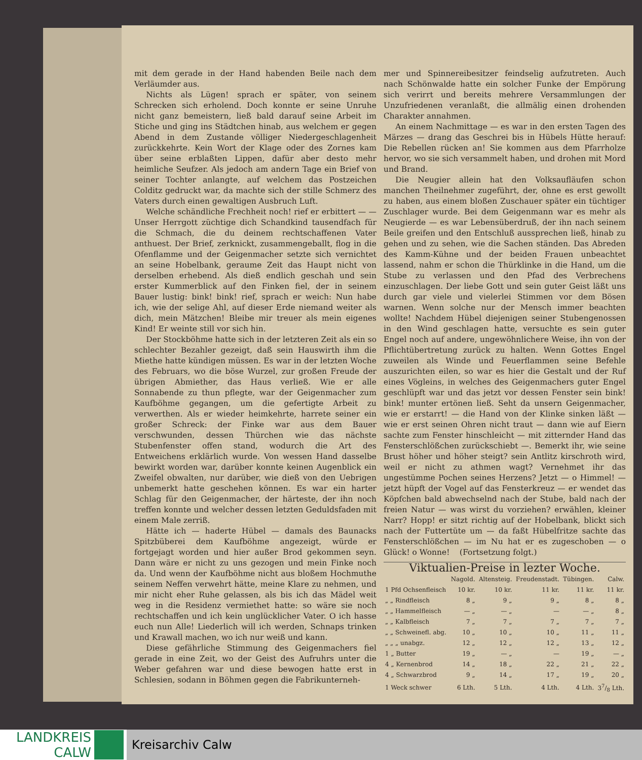mit dem gerade in der Hand habenden Beile nach dem Verläumder aus.
Nichts als Lügen! sprach er später, von seinem Schrecken sich erholend. Doch konnte er seine Unruhe nicht ganz bemeistern, ließ bald darauf seine Arbeit im Stiche und ging ins Städtchen hinab, aus welchem er gegen Abend in dem Zustande völliger Niedergeschlagenheit zurückkehrte. Kein Wort der Klage oder des Zornes kam über seine erblaßten Lippen, dafür aber desto mehr heimliche Seufzer. Als jedoch am andern Tage ein Brief von seiner Tochter anlangte, auf welchem das Postzeichen Colditz gedruckt war, da machte sich der stille Schmerz des Vaters durch einen gewaltigen Ausbruch Luft.
Welche schändliche Frechheit noch! rief er erbittert — — Unser Herrgott züchtige dich Schandkind tausendfach für die Schmach, die du deinem rechtschaffenen Vater anthuest. Der Brief, zerknickt, zusammengeballt, flog in die Ofenflamme und der Geigenmacher setzte sich vernichtet an seine Hobelbank, geraume Zeit das Haupt nicht von derselben erhebend. Als dieß endlich geschah und sein erster Kummerblick auf den Finken fiel, der in seinem Bauer lustig: bink! bink! rief, sprach er weich: Nun habe ich, wie der selige Ahl, auf dieser Erde niemand weiter als dich, mein Mätzchen! Bleibe mir treuer als mein eigenes Kind! Er weinte still vor sich hin.
Der Stockböhme hatte sich in der letzteren Zeit als ein so schlechter Bezahler gezeigt, daß sein Hauswirth ihm die Miethe hatte kündigen müssen. Es war in der letzten Woche des Februars, wo die böse Wurzel, zur großen Freude der übrigen Abmiether, das Haus verließ. Wie er alle Sonnabende zu thun pflegte, war der Geigenmacher zum Kaufböhme gegangen, um die gefertigte Arbeit zu verwerthen. Als er wieder heimkehrte, harrete seiner ein großer Schreck: der Finke war aus dem Bauer verschwunden, dessen Thürchen wie das nächste Stubenfenster offen stand, wodurch die Art des Entweichens erklärlich wurde. Von wessen Hand dasselbe bewirkt worden war, darüber konnte keinen Augenblick ein Zweifel obwalten, nur darüber, wie dieß von den Uebrigen unbemerkt hatte geschehen können. Es war ein harter Schlag für den Geigenmacher, der härteste, der ihn noch treffen konnte und welcher dessen letzten Geduldsfaden mit einem Male zerriß.
Hätte ich — haderte Hübel — damals des Baunacks Spitzbüberei dem Kaufböhme angezeigt, würde er fortgejagt worden und hier außer Brod gekommen seyn. Dann wäre er nicht zu uns gezogen und mein Finke noch da. Und wenn der Kaufböhme nicht aus bloßem Hochmuthe seinem Neffen verwehrt hätte, meine Klare zu nehmen, und mir nicht eher Ruhe gelassen, als bis ich das Mädel weit weg in die Residenz vermiethet hatte: so wäre sie noch rechtschaffen und ich kein unglücklicher Vater. O ich hasse euch nun Alle! Liederlich will ich werden, Schnaps trinken und Krawall machen, wo ich nur weiß und kann.
Diese gefährliche Stimmung des Geigenmachers fiel gerade in eine Zeit, wo der Geist des Aufruhrs unter die Weber gefahren war und diese bewogen hatte erst in Schlesien, sodann in Böhmen gegen die Fabrikunterneh-
mer und Spinnereibesitzer feindselig aufzutreten. Auch nach Schönwalde hatte ein solcher Funke der Empörung sich verirrt und bereits mehrere Versammlungen der Unzufriedenen veranlaßt, die allmälig einen drohenden Charakter annahmen.
An einem Nachmittage — es war in den ersten Tagen des Märzes — drang das Geschrei bis in Hübels Hütte herauf: Die Rebellen rücken an! Sie kommen aus dem Pfarrholze hervor, wo sie sich versammelt haben, und drohen mit Mord und Brand.
Die Neugier allein hat den Volksaufläufen schon manchen Theilnehmer zugeführt, der, ohne es erst gewollt zu haben, aus einem bloßen Zuschauer später ein tüchtiger Zuschlager wurde. Bei dem Geigenmann war es mehr als Neugierde — es war Lebensüberdruß, der ihn nach seinem Beile greifen und den Entschluß aussprechen ließ, hinab zu gehen und zu sehen, wie die Sachen ständen. Das Abreden des Kamm-Kühne und der beiden Frauen unbeachtet lassend, nahm er schon die Thürklinke in die Hand, um die Stube zu verlassen und den Pfad des Verbrechens einzuschlagen. Der liebe Gott und sein guter Geist läßt uns durch gar viele und vielerlei Stimmen vor dem Bösen warnen. Wenn solche nur der Mensch immer beachten wollte! Nachdem Hübel diejenigen seiner Stubengenossen in den Wind geschlagen hatte, versuchte es sein guter Engel noch auf andere, ungewöhnlichere Weise, ihn von der Pflichtübertretung zurück zu halten. Wenn Gottes Engel zuweilen als Winde und Feuerflammen seine Befehle auszurichten eilen, so war es hier die Gestalt und der Ruf eines Vögleins, in welches des Geigenmachers guter Engel geschlüpft war und das jetzt vor dessen Fenster sein bink! bink! munter ertönen ließ. Seht da unsern Geigenmacher, wie er erstarrt! — die Hand von der Klinke sinken läßt — wie er erst seinen Ohren nicht traut — dann wie auf Eiern sachte zum Fenster hinschleicht — mit zitternder Hand das Fensterschlößchen zurückschiebt —. Bemerkt ihr, wie seine Brust höher und höher steigt? sein Antlitz kirschroth wird, weil er nicht zu athmen wagt? Vernehmet ihr das ungestümme Pochen seines Herzens? Jetzt — o Himmel! — jetzt hüpft der Vogel auf das Fensterkreuz — er wendet das Köpfchen bald abwechselnd nach der Stube, bald nach der freien Natur — was wirst du vorziehen? erwählen, kleiner Narr? Hopp! er sitzt richtig auf der Hobelbank, blickt sich nach der Futtertüte um — da faßt Hübelfritze sachte das Fensterschlößchen — im Nu hat er es zugeschoben — o Glück! o Wonne! (Fortsetzung folgt.)
Viktualien-Preise in lezter Woche.
| | Nagold. | Altensteig. | Freudenstadt. | Tübingen. | Calw. |
| --- | --- | --- | --- | --- | --- |
| 1 Pfd Ochsenfleisch | 10 kr. | 10 kr. | 11 kr. | 11 kr. | 11 kr. |
| „ „ Rindfleisch | 8 „ | 9 „ | 9 „ | 8 „ | 8 „ |
| „ „ Hammelfleisch | — „ | — „ | — | — „ | 8 „ |
| „ „ Kalbfleisch | 7 „ | 7 „ | 7 „ | 7 „ | 7 „ |
| „ „ Schweinefl. abg. | 10 „ | 10 „ | 10 „ | 11 „ | 11 „ |
| „ „ „ unabgz. | 12 „ | 12 „ | 12 „ | 13 „ | 12 „ |
| 1 „ Butter | 19 „ | — „ | — | 19 „ | — „ |
| 4 „ Kernenbrod | 14 „ | 18 „ | 22 „ | 21 „ | 22 „ |
| 4 „ Schwarzbrod | 9 „ | 14 „ | 17 „ | 19 „ | 20 „ |
| 1 Weck schwer | 6 Lth. | 5 Lth. | 4 Lth. | 4 Lth. | 37/8 Lth. |
LANDKREIS
CALW
Kreisarchiv Calw